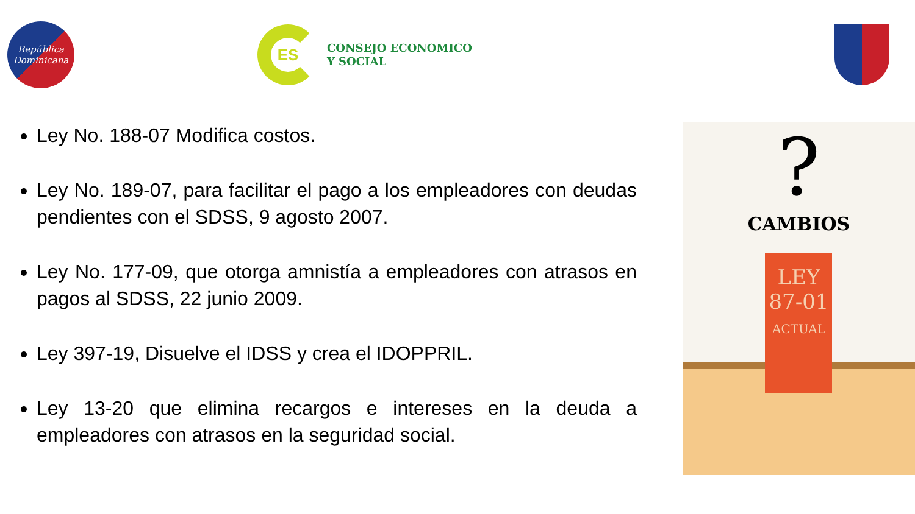República
Dominicana
ES
CONSEJO ECONOMICO
Y SOCIAL
Ley No. 188-07 Modifica costos.
Ley No. 189-07, para facilitar el pago a los empleadores con deudas pendientes con el SDSS, 9 agosto 2007.
Ley No. 177-09, que otorga amnistía a empleadores con atrasos en pagos al SDSS, 22 junio 2009.
Ley 397-19, Disuelve el IDSS y crea el IDOPPRIL.
Ley 13-20 que elimina recargos e intereses en la deuda a empleadores con atrasos en la seguridad social.
?
CAMBIOS
LEY
87-01
ACTUAL